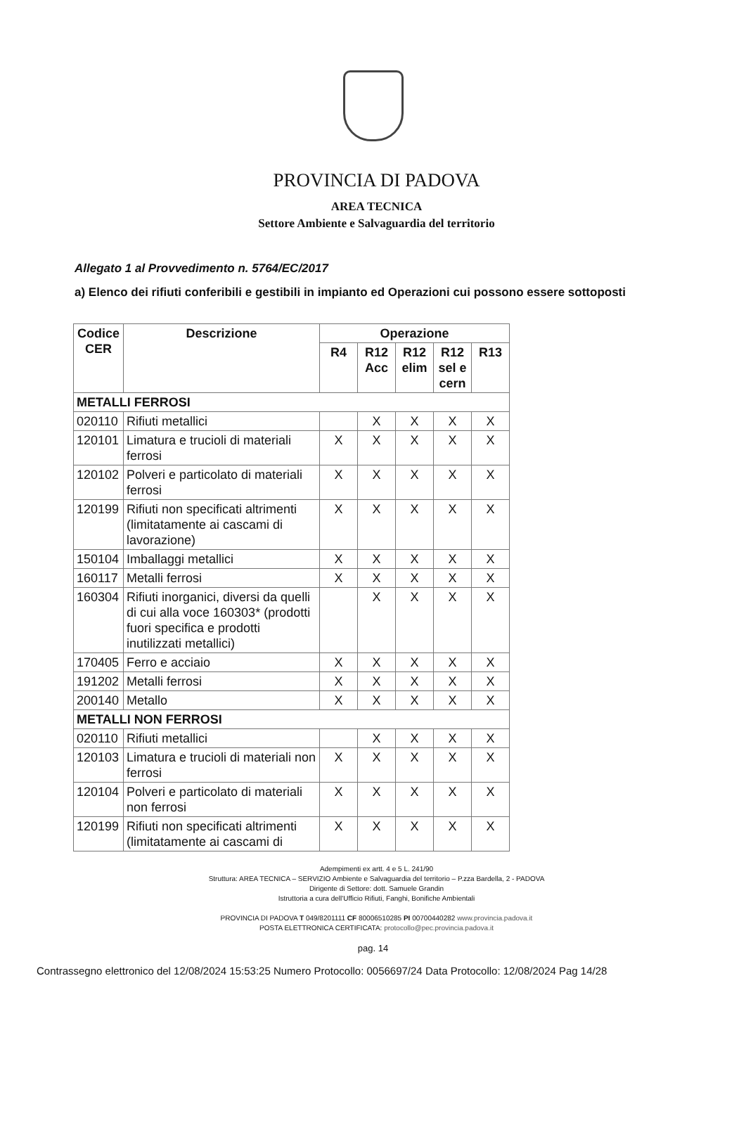PROVINCIA DI PADOVA
AREA TECNICA
Settore Ambiente e Salvaguardia del territorio
Allegato 1 al Provvedimento n. 5764/EC/2017
a) Elenco dei rifiuti conferibili e gestibili in impianto ed Operazioni cui possono essere sottoposti
| Codice CER | Descrizione | Operazione | | | | |
| --- | --- | --- | --- | --- | --- | --- |
| | | R4 | R12 Acc | R12 elim | R12 sel e cern | R13 |
| METALLI FERROSI | | | | | | |
| 020110 | Rifiuti metallici | | X | X | X | X |
| 120101 | Limatura e trucioli di materiali ferrosi | X | X | X | X | X |
| 120102 | Polveri e particolato di materiali ferrosi | X | X | X | X | X |
| 120199 | Rifiuti non specificati altrimenti (limitatamente ai cascami di lavorazione) | X | X | X | X | X |
| 150104 | Imballaggi metallici | X | X | X | X | X |
| 160117 | Metalli ferrosi | X | X | X | X | X |
| 160304 | Rifiuti inorganici, diversi da quelli di cui alla voce 160303* (prodotti fuori specifica e prodotti inutilizzati metallici) | | X | X | X | X |
| 170405 | Ferro e acciaio | X | X | X | X | X |
| 191202 | Metalli ferrosi | X | X | X | X | X |
| 200140 | Metallo | X | X | X | X | X |
| METALLI NON FERROSI | | | | | | |
| 020110 | Rifiuti metallici | | X | X | X | X |
| 120103 | Limatura e trucioli di materiali non ferrosi | X | X | X | X | X |
| 120104 | Polveri e particolato di materiali non ferrosi | X | X | X | X | X |
| 120199 | Rifiuti non specificati altrimenti (limitatamente ai cascami di | X | X | X | X | X |
Adempimenti ex artt. 4 e 5 L. 241/90
Struttura: AREA TECNICA – SERVIZIO Ambiente e Salvaguardia del territorio – P.zza Bardella, 2 - PADOVA
Dirigente di Settore: dott. Samuele Grandin
Istruttoria a cura dell'Ufficio Rifiuti, Fanghi, Bonifiche Ambientali
PROVINCIA DI PADOVA T 049/8201111 CF 80006510285 PI 00700440282 www.provincia.padova.it
POSTA ELETTRONICA CERTIFICATA: protocollo@pec.provincia.padova.it
pag. 14
Contrassegno elettronico del 12/08/2024 15:53:25 Numero Protocollo: 0056697/24 Data Protocollo: 12/08/2024 Pag 14/28